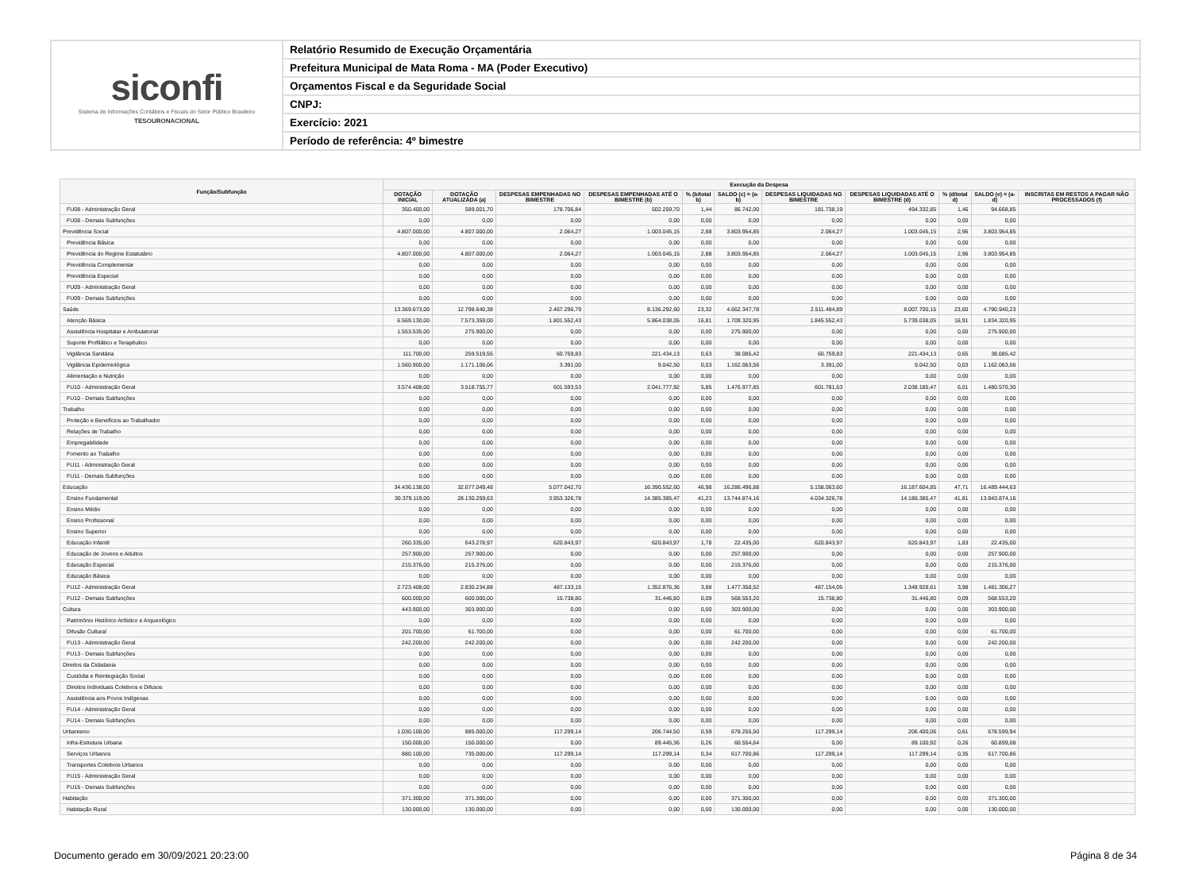siconfi
Sistema de Informações Contábeis e Fiscais do Setor Público Brasileiro
TESOURONACIONAL
Relatório Resumido de Execução Orçamentária
Prefeitura Municipal de Mata Roma - MA (Poder Executivo)
Orçamentos Fiscal e da Seguridade Social
CNPJ:
Exercício: 2021
Período de referência: 4º bimestre
| Função/Subfunção | Execução da Despesa | | | | | | | | | | |
| --- | --- | --- | --- | --- | --- | --- | --- | --- | --- | --- | --- |
| | DOTAÇÃO INICIAL | DOTAÇÃO ATUALIZADA (a) | DESPESAS EMPENHADAS NO BIMESTRE | DESPESAS EMPENHADAS ATÉ O BIMESTRE (b) | % (b/total b) | SALDO (c) = (a-b) | DESPESAS LIQUIDADAS NO BIMESTRE | DESPESAS LIQUIDADAS ATÉ O BIMESTRE (d) | % (d/total d) | SALDO (e) = (a-d) | INSCRITAS EM RESTOS A PAGAR NÃO PROCESSADOS (f) |
| FU08 - Administração Geral | 350.400,00 | 589.001,70 | 178.706,84 | 502.259,70 | 1,44 | 86.742,00 | 181.738,19 | 494.332,85 | 1,46 | 94.668,85 | |
| FU08 - Demais Subfunções | 0,00 | 0,00 | 0,00 | 0,00 | 0,00 | 0,00 | 0,00 | 0,00 | 0,00 | 0,00 | |
| Previdência Social | 4.807.000,00 | 4.807.000,00 | 2.064,27 | 1.003.045,15 | 2,88 | 3.803.954,85 | 2.064,27 | 1.003.045,15 | 2,96 | 3.803.954,85 | |
| Previdência Básica | 0,00 | 0,00 | 0,00 | 0,00 | 0,00 | 0,00 | 0,00 | 0,00 | 0,00 | 0,00 | |
| Previdência do Regime Estatutário | 4.807.000,00 | 4.807.000,00 | 2.064,27 | 1.003.045,15 | 2,88 | 3.803.954,85 | 2.064,27 | 1.003.045,15 | 2,96 | 3.803.954,85 | |
| Previdência Complementar | 0,00 | 0,00 | 0,00 | 0,00 | 0,00 | 0,00 | 0,00 | 0,00 | 0,00 | 0,00 | |
| Previdência Especial | 0,00 | 0,00 | 0,00 | 0,00 | 0,00 | 0,00 | 0,00 | 0,00 | 0,00 | 0,00 | |
| FU09 - Administração Geral | 0,00 | 0,00 | 0,00 | 0,00 | 0,00 | 0,00 | 0,00 | 0,00 | 0,00 | 0,00 | |
| FU09 - Demais Subfunções | 0,00 | 0,00 | 0,00 | 0,00 | 0,00 | 0,00 | 0,00 | 0,00 | 0,00 | 0,00 | |
| Saúde | 13.369.673,00 | 12.798.640,38 | 2.467.296,79 | 8.136.292,60 | 23,32 | 4.662.347,78 | 2.511.484,89 | 8.007.700,15 | 23,60 | 4.790.940,23 | |
| Atenção Básica | 6.569.130,00 | 7.573.359,00 | 1.801.552,43 | 5.864.038,05 | 16,81 | 1.709.320,95 | 1.845.552,43 | 5.739.038,05 | 16,91 | 1.834.320,95 | |
| Assistência Hospitalar e Ambulatorial | 1.553.535,00 | 275.900,00 | 0,00 | 0,00 | 0,00 | 275.900,00 | 0,00 | 0,00 | 0,00 | 275.900,00 | |
| Suporte Profilático e Terapêutico | 0,00 | 0,00 | 0,00 | 0,00 | 0,00 | 0,00 | 0,00 | 0,00 | 0,00 | 0,00 | |
| Vigilância Sanitária | 111.700,00 | 259.519,55 | 60.759,83 | 221.434,13 | 0,63 | 38.085,42 | 60.759,83 | 221.434,13 | 0,65 | 38.085,42 | |
| Vigilância Epidemiológica | 1.560.900,00 | 1.171.106,06 | 3.391,00 | 9.042,50 | 0,03 | 1.162.063,56 | 3.391,00 | 9.042,50 | 0,03 | 1.162.063,56 | |
| Alimentação e Nutrição | 0,00 | 0,00 | 0,00 | 0,00 | 0,00 | 0,00 | 0,00 | 0,00 | 0,00 | 0,00 | |
| FU10 - Administração Geral | 3.574.408,00 | 3.518.755,77 | 601.593,53 | 2.041.777,92 | 5,85 | 1.476.977,85 | 601.781,63 | 2.038.185,47 | 6,01 | 1.480.570,30 | |
| FU10 - Demais Subfunções | 0,00 | 0,00 | 0,00 | 0,00 | 0,00 | 0,00 | 0,00 | 0,00 | 0,00 | 0,00 | |
| Trabalho | 0,00 | 0,00 | 0,00 | 0,00 | 0,00 | 0,00 | 0,00 | 0,00 | 0,00 | 0,00 | |
| Proteção e Benefícios ao Trabalhador | 0,00 | 0,00 | 0,00 | 0,00 | 0,00 | 0,00 | 0,00 | 0,00 | 0,00 | 0,00 | |
| Relações de Trabalho | 0,00 | 0,00 | 0,00 | 0,00 | 0,00 | 0,00 | 0,00 | 0,00 | 0,00 | 0,00 | |
| Empregabilidade | 0,00 | 0,00 | 0,00 | 0,00 | 0,00 | 0,00 | 0,00 | 0,00 | 0,00 | 0,00 | |
| Fomento ao Trabalho | 0,00 | 0,00 | 0,00 | 0,00 | 0,00 | 0,00 | 0,00 | 0,00 | 0,00 | 0,00 | |
| FU11 - Administração Geral | 0,00 | 0,00 | 0,00 | 0,00 | 0,00 | 0,00 | 0,00 | 0,00 | 0,00 | 0,00 | |
| FU11 - Demais Subfunções | 0,00 | 0,00 | 0,00 | 0,00 | 0,00 | 0,00 | 0,00 | 0,00 | 0,00 | 0,00 | |
| Educação | 34.436.138,00 | 32.677.049,48 | 5.077.042,70 | 16.390.552,60 | 46,98 | 16.286.496,88 | 5.158.063,60 | 16.187.604,85 | 47,71 | 16.489.444,63 | |
| Ensino Fundamental | 30.379.119,00 | 28.130.259,63 | 3.953.326,78 | 14.385.385,47 | 41,23 | 13.744.874,16 | 4.034.326,78 | 14.186.385,47 | 41,81 | 13.943.874,16 | |
| Ensino Médio | 0,00 | 0,00 | 0,00 | 0,00 | 0,00 | 0,00 | 0,00 | 0,00 | 0,00 | 0,00 | |
| Ensino Profissional | 0,00 | 0,00 | 0,00 | 0,00 | 0,00 | 0,00 | 0,00 | 0,00 | 0,00 | 0,00 | |
| Ensino Superior | 0,00 | 0,00 | 0,00 | 0,00 | 0,00 | 0,00 | 0,00 | 0,00 | 0,00 | 0,00 | |
| Educação Infantil | 260.335,00 | 643.278,97 | 620.843,97 | 620.843,97 | 1,78 | 22.435,00 | 620.843,97 | 620.843,97 | 1,83 | 22.435,00 | |
| Educação de Jovens e Adultos | 257.900,00 | 257.900,00 | 0,00 | 0,00 | 0,00 | 257.900,00 | 0,00 | 0,00 | 0,00 | 257.900,00 | |
| Educação Especial | 215.376,00 | 215.376,00 | 0,00 | 0,00 | 0,00 | 215.376,00 | 0,00 | 0,00 | 0,00 | 215.376,00 | |
| Educação Básica | 0,00 | 0,00 | 0,00 | 0,00 | 0,00 | 0,00 | 0,00 | 0,00 | 0,00 | 0,00 | |
| FU12 - Administração Geral | 2.723.408,00 | 2.830.234,88 | 487.133,15 | 1.352.876,36 | 3,88 | 1.477.358,52 | 487.154,05 | 1.348.928,61 | 3,98 | 1.481.306,27 | |
| FU12 - Demais Subfunções | 600.000,00 | 600.000,00 | 15.738,80 | 31.446,80 | 0,09 | 568.553,20 | 15.738,80 | 31.446,80 | 0,09 | 568.553,20 | |
| Cultura | 443.900,00 | 303.900,00 | 0,00 | 0,00 | 0,00 | 303.900,00 | 0,00 | 0,00 | 0,00 | 303.900,00 | |
| Patrimônio Histórico Artístico e Arqueológico | 0,00 | 0,00 | 0,00 | 0,00 | 0,00 | 0,00 | 0,00 | 0,00 | 0,00 | 0,00 | |
| Difusão Cultural | 201.700,00 | 61.700,00 | 0,00 | 0,00 | 0,00 | 61.700,00 | 0,00 | 0,00 | 0,00 | 61.700,00 | |
| FU13 - Administração Geral | 242.200,00 | 242.200,00 | 0,00 | 0,00 | 0,00 | 242.200,00 | 0,00 | 0,00 | 0,00 | 242.200,00 | |
| FU13 - Demais Subfunções | 0,00 | 0,00 | 0,00 | 0,00 | 0,00 | 0,00 | 0,00 | 0,00 | 0,00 | 0,00 | |
| Direitos da Cidadania | 0,00 | 0,00 | 0,00 | 0,00 | 0,00 | 0,00 | 0,00 | 0,00 | 0,00 | 0,00 | |
| Custódia e Reintegração Social | 0,00 | 0,00 | 0,00 | 0,00 | 0,00 | 0,00 | 0,00 | 0,00 | 0,00 | 0,00 | |
| Direitos Individuais Coletivos e Difusos | 0,00 | 0,00 | 0,00 | 0,00 | 0,00 | 0,00 | 0,00 | 0,00 | 0,00 | 0,00 | |
| Assistência aos Povos Indígenas | 0,00 | 0,00 | 0,00 | 0,00 | 0,00 | 0,00 | 0,00 | 0,00 | 0,00 | 0,00 | |
| FU14 - Administração Geral | 0,00 | 0,00 | 0,00 | 0,00 | 0,00 | 0,00 | 0,00 | 0,00 | 0,00 | 0,00 | |
| FU14 - Demais Subfunções | 0,00 | 0,00 | 0,00 | 0,00 | 0,00 | 0,00 | 0,00 | 0,00 | 0,00 | 0,00 | |
| Urbanismo | 1.030.100,00 | 885.000,00 | 117.299,14 | 206.744,50 | 0,59 | 678.255,50 | 117.299,14 | 206.400,06 | 0,61 | 678.599,94 | |
| Infra-Estrutura Urbana | 150.000,00 | 150.000,00 | 0,00 | 89.445,36 | 0,26 | 60.554,64 | 0,00 | 89.100,92 | 0,26 | 60.899,08 | |
| Serviços Urbanos | 880.100,00 | 735.000,00 | 117.299,14 | 117.299,14 | 0,34 | 617.700,86 | 117.299,14 | 117.299,14 | 0,35 | 617.700,86 | |
| Transportes Coletivos Urbanos | 0,00 | 0,00 | 0,00 | 0,00 | 0,00 | 0,00 | 0,00 | 0,00 | 0,00 | 0,00 | |
| FU15 - Administração Geral | 0,00 | 0,00 | 0,00 | 0,00 | 0,00 | 0,00 | 0,00 | 0,00 | 0,00 | 0,00 | |
| FU15 - Demais Subfunções | 0,00 | 0,00 | 0,00 | 0,00 | 0,00 | 0,00 | 0,00 | 0,00 | 0,00 | 0,00 | |
| Habitação | 371.300,00 | 371.300,00 | 0,00 | 0,00 | 0,00 | 371.300,00 | 0,00 | 0,00 | 0,00 | 371.300,00 | |
| Habitação Rural | 130.000,00 | 130.000,00 | 0,00 | 0,00 | 0,00 | 130.000,00 | 0,00 | 0,00 | 0,00 | 130.000,00 | |
Documento gerado em 30/09/2021 20:23:00 Página 8 de 34